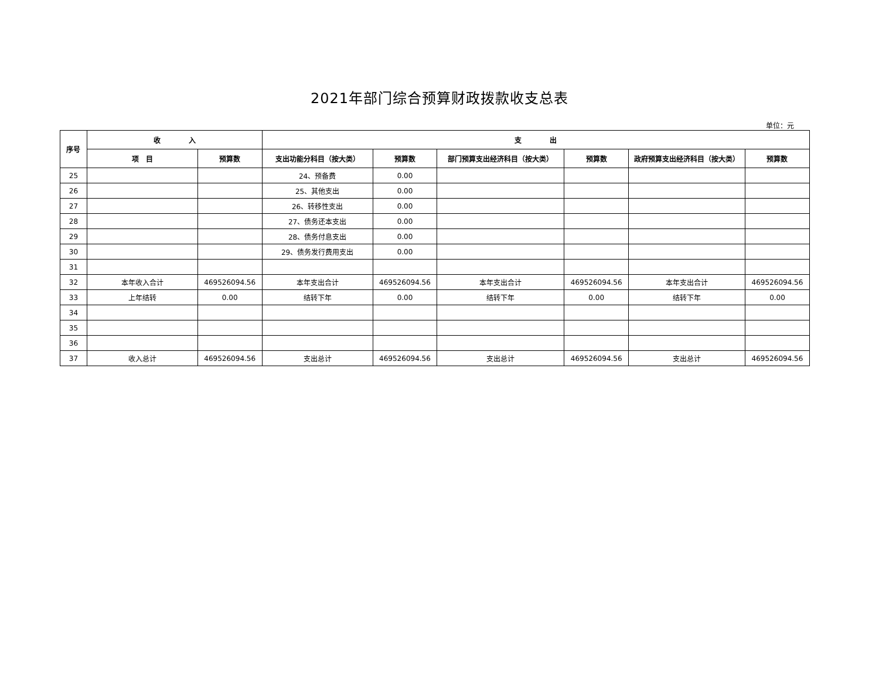2021年部门综合预算财政拨款收支总表
单位：元
| 序号 | 收 入 | | 支 出 | | | | | |
| --- | --- | --- | --- | --- | --- | --- | --- | --- |
| | 项 目 | 预算数 | 支出功能分科目（按大类） | 预算数 | 部门预算支出经济科目（按大类） | 预算数 | 政府预算支出经济科目（按大类） | 预算数 |
| 25 | | | 24、预备费 | 0.00 | | | | |
| 26 | | | 25、其他支出 | 0.00 | | | | |
| 27 | | | 26、转移性支出 | 0.00 | | | | |
| 28 | | | 27、债务还本支出 | 0.00 | | | | |
| 29 | | | 28、债务付息支出 | 0.00 | | | | |
| 30 | | | 29、债务发行费用支出 | 0.00 | | | | |
| 31 | | | | | | | | |
| 32 | 本年收入合计 | 469526094.56 | 本年支出合计 | 469526094.56 | 本年支出合计 | 469526094.56 | 本年支出合计 | 469526094.56 |
| 33 | 上年结转 | 0.00 | 结转下年 | 0.00 | 结转下年 | 0.00 | 结转下年 | 0.00 |
| 34 | | | | | | | | |
| 35 | | | | | | | | |
| 36 | | | | | | | | |
| 37 | 收入总计 | 469526094.56 | 支出总计 | 469526094.56 | 支出总计 | 469526094.56 | 支出总计 | 469526094.56 |